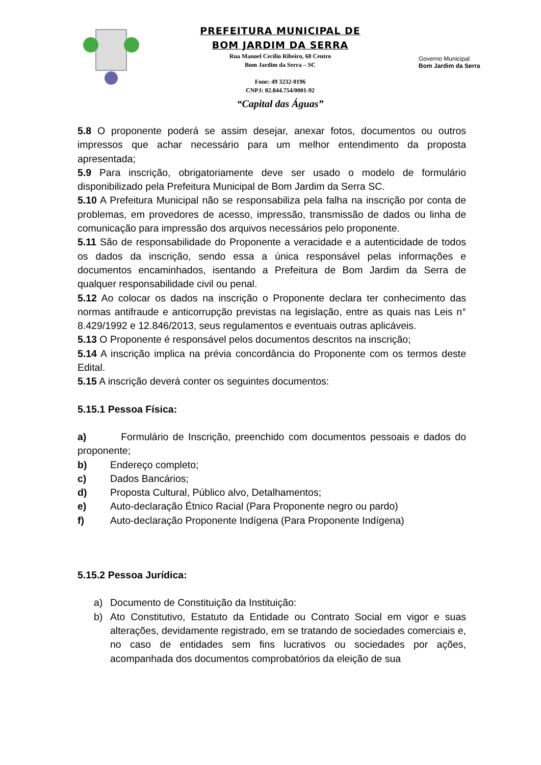PREFEITURA MUNICIPAL DE
BOM JARDIM DA SERRA
Rua Manoel Cecílio Ribeiro, 68 Centro
Bom Jardim da Serra – SC
Fone: 49 3232-0196
CNPJ: 82.844.754/0001-92
“Capital das Águas”
Governo Municipal
Bom Jardim da Serra
5.8 O proponente poderá se assim desejar, anexar fotos, documentos ou outros impressos que achar necessário para um melhor entendimento da proposta apresentada;
5.9 Para inscrição, obrigatoriamente deve ser usado o modelo de formulário disponibilizado pela Prefeitura Municipal de Bom Jardim da Serra SC.
5.10 A Prefeitura Municipal não se responsabiliza pela falha na inscrição por conta de problemas, em provedores de acesso, impressão, transmissão de dados ou linha de comunicação para impressão dos arquivos necessários pelo proponente.
5.11 São de responsabilidade do Proponente a veracidade e a autenticidade de todos os dados da inscrição, sendo essa a única responsável pelas informações e documentos encaminhados, isentando a Prefeitura de Bom Jardim da Serra de qualquer responsabilidade civil ou penal.
5.12 Ao colocar os dados na inscrição o Proponente declara ter conhecimento das normas antifraude e anticorrupção previstas na legislação, entre as quais nas Leis n° 8.429/1992 e 12.846/2013, seus regulamentos e eventuais outras aplicáveis.
5.13 O Proponente é responsável pelos documentos descritos na inscrição;
5.14 A inscrição implica na prévia concordância do Proponente com os termos deste Edital.
5.15 A inscrição deverá conter os seguintes documentos:
5.15.1 Pessoa Física:
a) Formulário de Inscrição, preenchido com documentos pessoais e dados do proponente;
b) Endereço completo;
c) Dados Bancários;
d) Proposta Cultural, Público alvo, Detalhamentos;
e) Auto-declaração Étnico Racial (Para Proponente negro ou pardo)
f) Auto-declaração Proponente Indígena (Para Proponente Indígena)
5.15.2 Pessoa Jurídica:
a) Documento de Constituição da Instituição:
b) Ato Constitutivo, Estatuto da Entidade ou Contrato Social em vigor e suas alterações, devidamente registrado, em se tratando de sociedades comerciais e, no caso de entidades sem fins lucrativos ou sociedades por ações, acompanhada dos documentos comprobatórios da eleição de sua